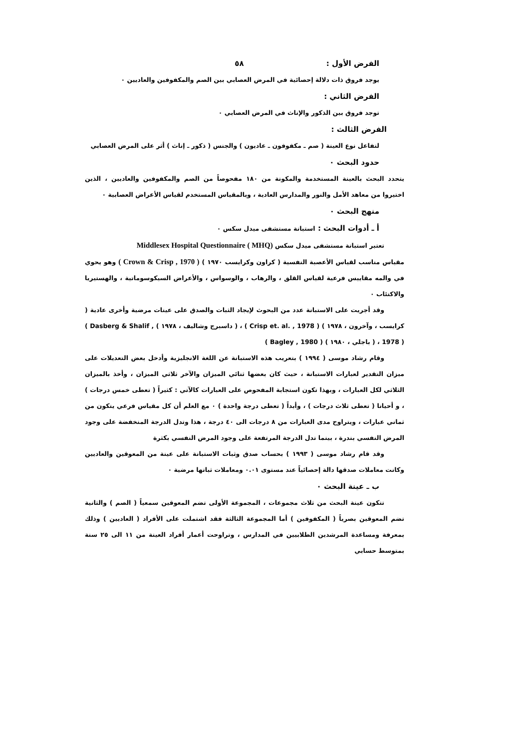الفرض الأول : ٥٨
يوجد فروق ذات دلالة إحصائية في المرض العصابي بين الصم والمكفوفين والعاديين ٠
الفرض الثاني :
توجد فروق بين الذكور والإناث في المرض العصابي ٠
الفرض الثالث :
لتفاعل نوع العينة ( صم ـ مكفوفون ـ عاديون ) والجنس ( ذكور ـ إناث ) أثر على المرض العصابي
حدود البحث ٠
يتحدد البحث بالعينة المستخدمة والمكونة من ١٨٠ مفحوصاً من الصم والمكفوفين والعاديين ، الذين اختيروا من معاهد الأمل والنور والمدارس العادية ، وبالمقياس المستخدم لقياس الأعراض العصابية ٠
منهج البحث ٠
أ ـ أدوات البحث : استبانة مستشفى ميدل سكس ٠
تعتبر استبانة مستشفى ميدل سكس Middlesex Hospital Questionnaire ( MHQ)
مقياس مناسب لقياس الأعصبة النفسية ( كراون وكرايسب ١٩٧٠ ) ( Crown & Crisp , 1970 ) وهو يحوي في والمه مقاييس فرعية لقياس القلق ، والرهاب ، والوسواس ، والأعراض السيكوسوماتية ، والهستيريا والاكتئاب ٠
وقد أجريت على الاستبانة عدد من البحوث لإيجاد الثبات والصدق على عينات مرضية وأخرى عادية ( كرايسب ، وآخرون ، ١٩٧٨ ) ( Crisp et. al. , 1978 ) ، ( داسبرج وشاليف ، ١٩٧٨ ) ( Dasberg & Shalif , 1978 ) ، ( باجلي ، ١٩٨٠ ) ( Bagley , 1980 )
وقام رشاد موسى ( ١٩٩٤ ) بتعريب هذه الاستبانة عن اللغة الانجليزية وأدخل بعض التعديلات على ميزان التقدير لعبارات الاستبانة ، حيث كان بعضها ثنائي الميزان والآخر ثلاثي الميزان ، وأخذ بالميزان الثلاثي لكل العبارات ، وبهذا تكون استجابة المفحوص على العبارات كالآتي : كثيراً ( تعطى خمس درجات ) ، و أحيانا ( تعطى ثلاث درجات ) ، وأبداً ( تعطى درجة واحدة ) ٠ مع العلم أن كل مقياس فرعي يتكون من ثماني عبارات ، ويتراوح مدى العبارات من ٨ درجات الى ٤٠ درجة ، هذا وتدل الدرجة المنخفضة على وجود المرض النفسي بندرة ، بينما تدل الدرجة المرتفعة على وجود المرض النفسي بكثرة
وقد قام رشاد موسى ( ١٩٩٣ ) بحساب صدق وثبات الاستبانة على عينة من المعوقين والعاديين وكانت معاملات صدقها دالة إحصائياً عند مستوى ٠.٠١ ومعاملات ثباتها مرضية ٠
ب ـ عينة البحث ٠
تتكون عينة البحث من ثلاث مجموعات ، المجموعة الأولى تضم المعوقين سمعياً ( الصم ) والثانية تضم المعوقين بصرياً ( المكفوفين ) أما المجموعة الثالثة فقد اشتملت على الأفراد ( العاديين ) وذلك بمعرفة ومساعدة المرشدين الطلابيين في المدارس ، وتراوحت أعمار أفراد العينة من ١١ الى ٢٥ سنة بمتوسط حسابي